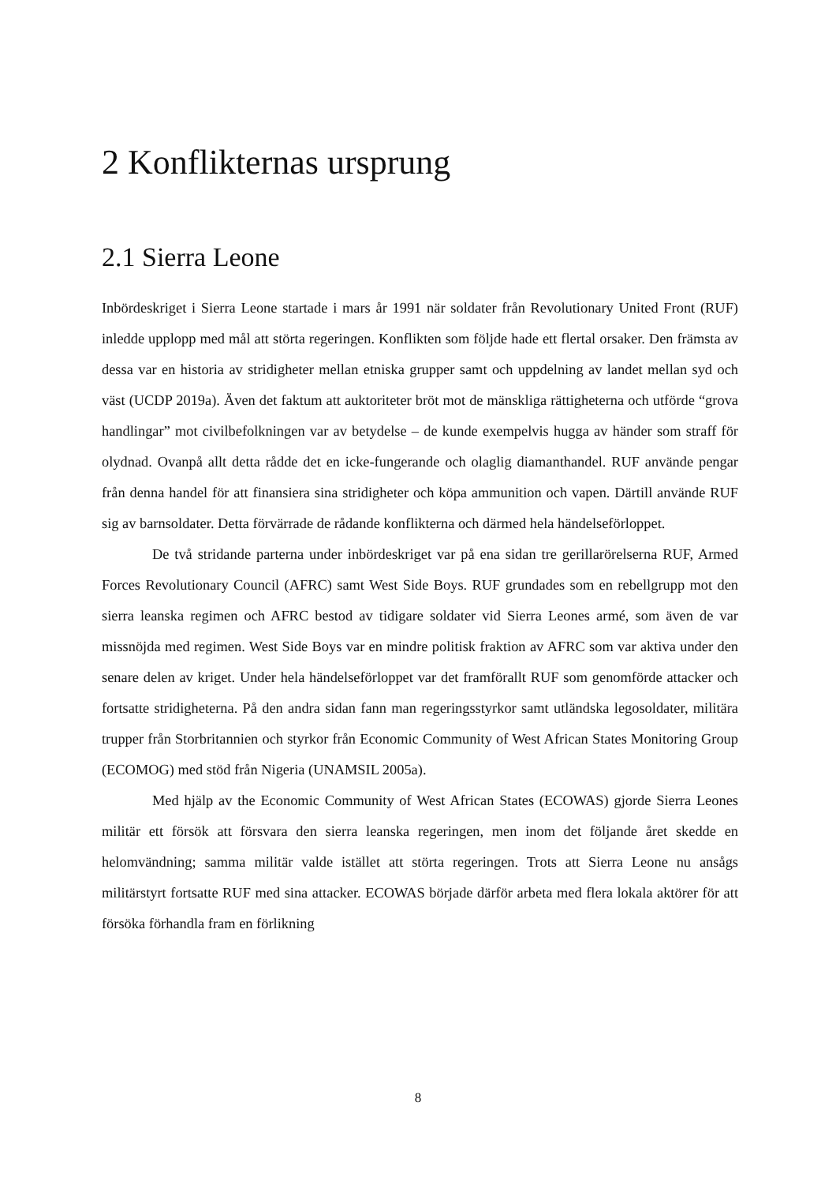2 Konflikternas ursprung
2.1 Sierra Leone
Inbördeskriget i Sierra Leone startade i mars år 1991 när soldater från Revolutionary United Front (RUF) inledde upplopp med mål att störta regeringen. Konflikten som följde hade ett flertal orsaker. Den främsta av dessa var en historia av stridigheter mellan etniska grupper samt och uppdelning av landet mellan syd och väst (UCDP 2019a). Även det faktum att auktoriteter bröt mot de mänskliga rättigheterna och utförde “grova handlingar” mot civilbefolkningen var av betydelse – de kunde exempelvis hugga av händer som straff för olydnad. Ovanpå allt detta rådde det en icke-fungerande och olaglig diamanthandel. RUF använde pengar från denna handel för att finansiera sina stridigheter och köpa ammunition och vapen. Därtill använde RUF sig av barnsoldater. Detta förvärrade de rådande konflikterna och därmed hela händelseförloppet.
De två stridande parterna under inbördeskriget var på ena sidan tre gerillarörelserna RUF, Armed Forces Revolutionary Council (AFRC) samt West Side Boys. RUF grundades som en rebellgrupp mot den sierra leanska regimen och AFRC bestod av tidigare soldater vid Sierra Leones armé, som även de var missnöjda med regimen. West Side Boys var en mindre politisk fraktion av AFRC som var aktiva under den senare delen av kriget. Under hela händelseförloppet var det framförallt RUF som genomförde attacker och fortsatte stridigheterna. På den andra sidan fann man regeringsstyrkor samt utländska legosoldater, militära trupper från Storbritannien och styrkor från Economic Community of West African States Monitoring Group (ECOMOG) med stöd från Nigeria (UNAMSIL 2005a).
Med hjälp av the Economic Community of West African States (ECOWAS) gjorde Sierra Leones militär ett försök att försvara den sierra leanska regeringen, men inom det följande året skedde en helomvändning; samma militär valde istället att störta regeringen. Trots att Sierra Leone nu ansågs militärstyrt fortsatte RUF med sina attacker. ECOWAS började därför arbeta med flera lokala aktörer för att försöka förhandla fram en förlikning
8